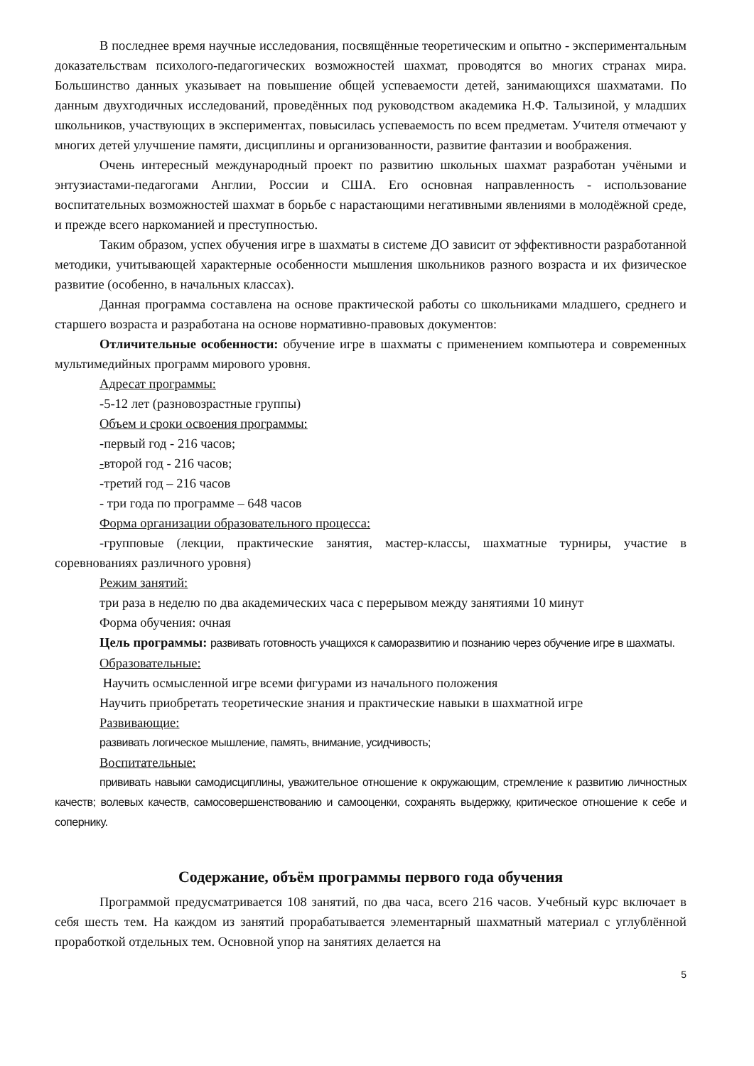В последнее время научные исследования, посвящённые теоретическим и опытно - экспериментальным доказательствам психолого-педагогических возможностей шахмат, проводятся во многих странах мира. Большинство данных указывает на повышение общей успеваемости детей, занимающихся шахматами. По данным двухгодичных исследований, проведённых под руководством академика Н.Ф. Талызиной, у младших школьников, участвующих в экспериментах, повысилась успеваемость по всем предметам. Учителя отмечают у многих детей улучшение памяти, дисциплины и организованности, развитие фантазии и воображения.
Очень интересный международный проект по развитию школьных шахмат разработан учёными и энтузиастами-педагогами Англии, России и США. Его основная направленность - использование воспитательных возможностей шахмат в борьбе с нарастающими негативными явлениями в молодёжной среде, и прежде всего наркоманией и преступностью.
Таким образом, успех обучения игре в шахматы в системе ДО зависит от эффективности разработанной методики, учитывающей характерные особенности мышления школьников разного возраста и их физическое развитие (особенно, в начальных классах).
Данная программа составлена на основе практической работы со школьниками младшего, среднего и старшего возраста и разработана на основе нормативно-правовых документов:
Отличительные особенности: обучение игре в шахматы с применением компьютера и современных мультимедийных программ мирового уровня.
Адресат программы:
-5-12 лет (разновозрастные группы)
Объем и сроки освоения программы:
-первый год - 216 часов;
-второй год - 216 часов;
-третий год – 216 часов
- три года по программе – 648 часов
Форма организации образовательного процесса:
-групповые (лекции, практические занятия, мастер-классы, шахматные турниры, участие в соревнованиях различного уровня)
Режим занятий:
три раза в неделю по два академических часа с перерывом между занятиями 10 минут
Форма обучения: очная
Цель программы: развивать готовность учащихся к саморазвитию и познанию через обучение игре в шахматы.
Образовательные:
Научить осмысленной игре всеми фигурами из начального положения
Научить приобретать теоретические знания и практические навыки в шахматной игре
Развивающие:
развивать логическое мышление, память, внимание, усидчивость;
Воспитательные:
прививать навыки самодисциплины, уважительное отношение к окружающим, стремление к развитию личностных качеств; волевых качеств, самосовершенствованию и самооценки, сохранять выдержку, критическое отношение к себе и сопернику.
Содержание, объём программы первого года обучения
Программой предусматривается 108 занятий, по два часа, всего 216 часов. Учебный курс включает в себя шесть тем. На каждом из занятий прорабатывается элементарный шахматный материал с углублённой проработкой отдельных тем. Основной упор на занятиях делается на
5